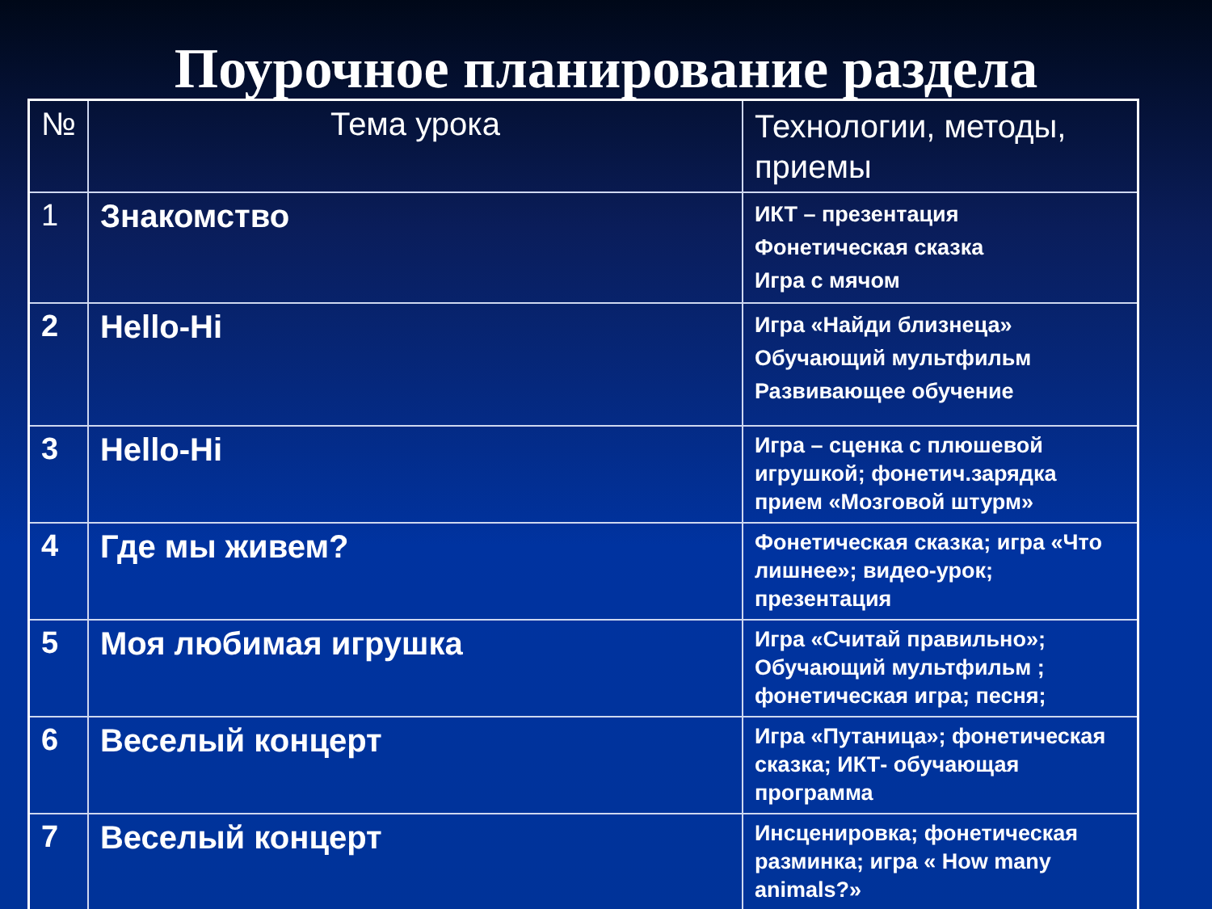Поурочное планирование раздела
| № | Тема урока | Технологии, методы, приемы |
| 1 | Знакомство | ИКТ – презентация Фонетическая сказка Игра с мячом |
| 2 | Hello-Hi | Игра «Найди близнеца» Обучающий мультфильм Развивающее обучение |
| 3 | Hello-Hi | Игра – сценка с плюшевой игрушкой; фонетич.зарядка прием «Мозговой штурм» |
| 4 | Где мы живем? | Фонетическая сказка; игра «Что лишнее»; видео-урок; презентация |
| 5 | Моя любимая игрушка | Игра «Считай правильно»; Обучающий мультфильм ; фонетическая игра; песня; |
| 6 | Веселый концерт | Игра «Путаница»; фонетическая сказка; ИКТ- обучающая программа |
| 7 | Веселый концерт | Инсценировка; фонетическая разминка; игра « How many animals?» |